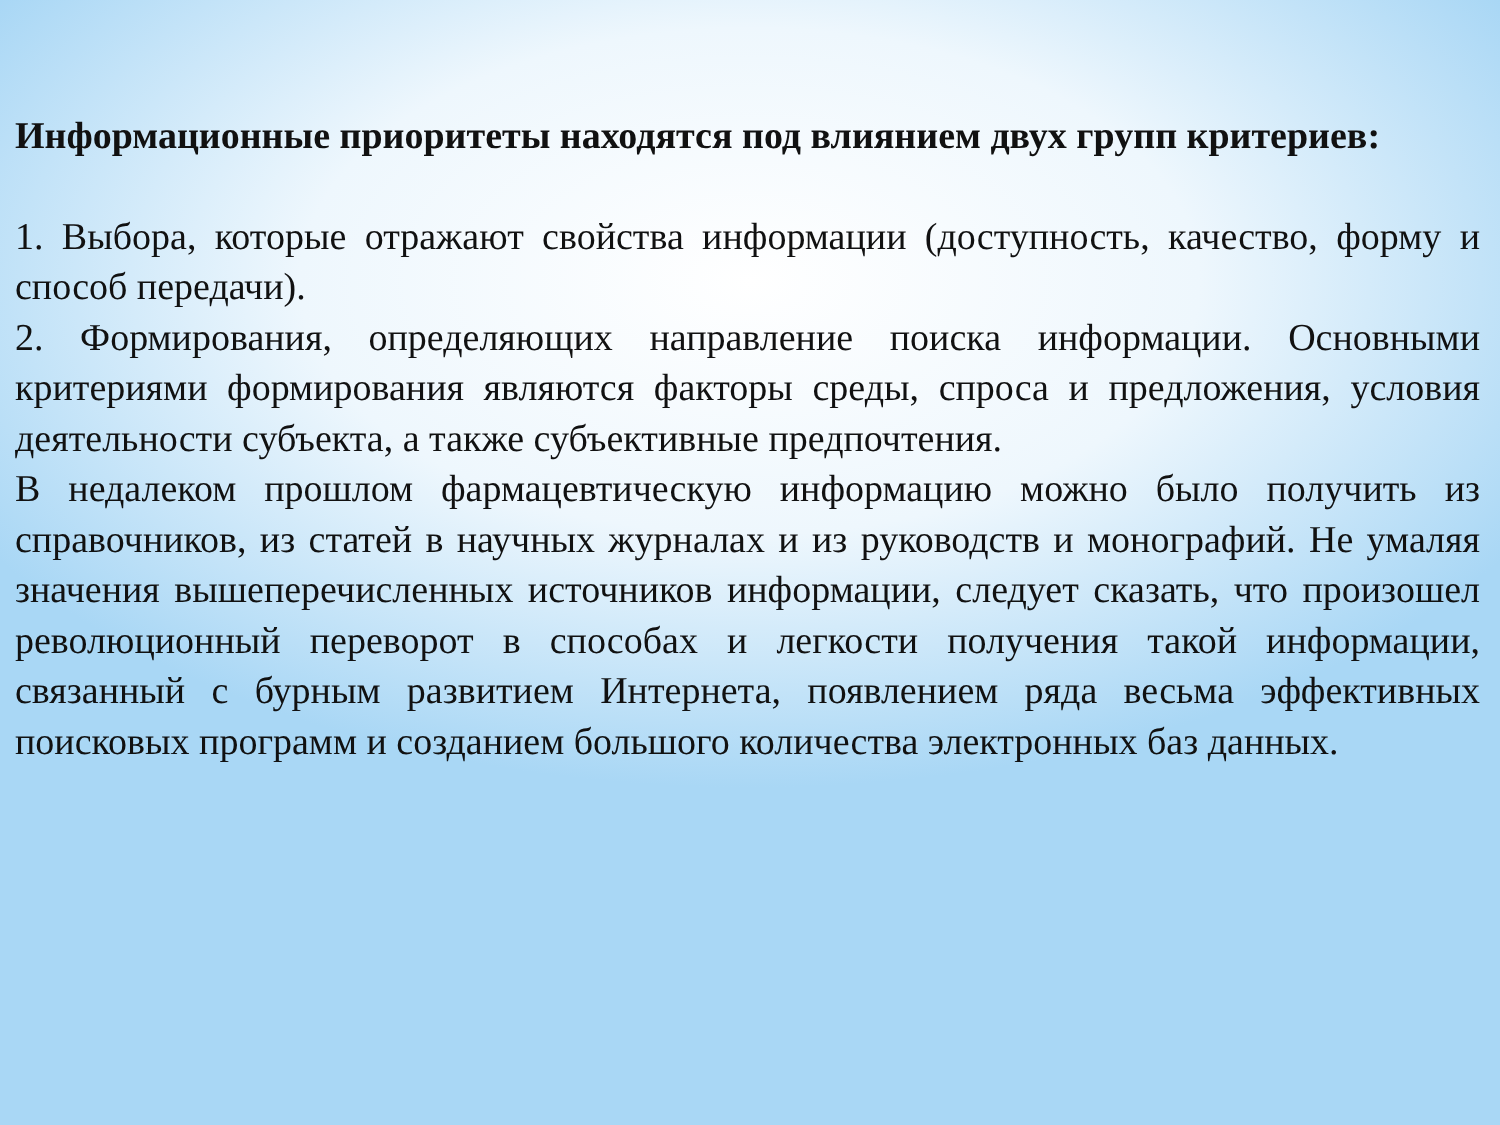Информационные приоритеты находятся под влиянием двух групп критериев:
1. Выбора, которые отражают свойства информации (доступность, качество, форму и способ передачи).
2. Формирования, определяющих направление поиска информации. Основными критериями формирования являются факторы среды, спроса и предложения, условия деятельности субъекта, а также субъективные предпочтения.
В недалеком прошлом фармацевтическую информацию можно было получить из справочников, из статей в научных журналах и из руководств и монографий. Не умаляя значения вышеперечисленных источников информации, следует сказать, что произошел революционный переворот в способах и легкости получения такой информации, связанный с бурным развитием Интернета, появлением ряда весьма эффективных поисковых программ и созданием большого количества электронных баз данных.